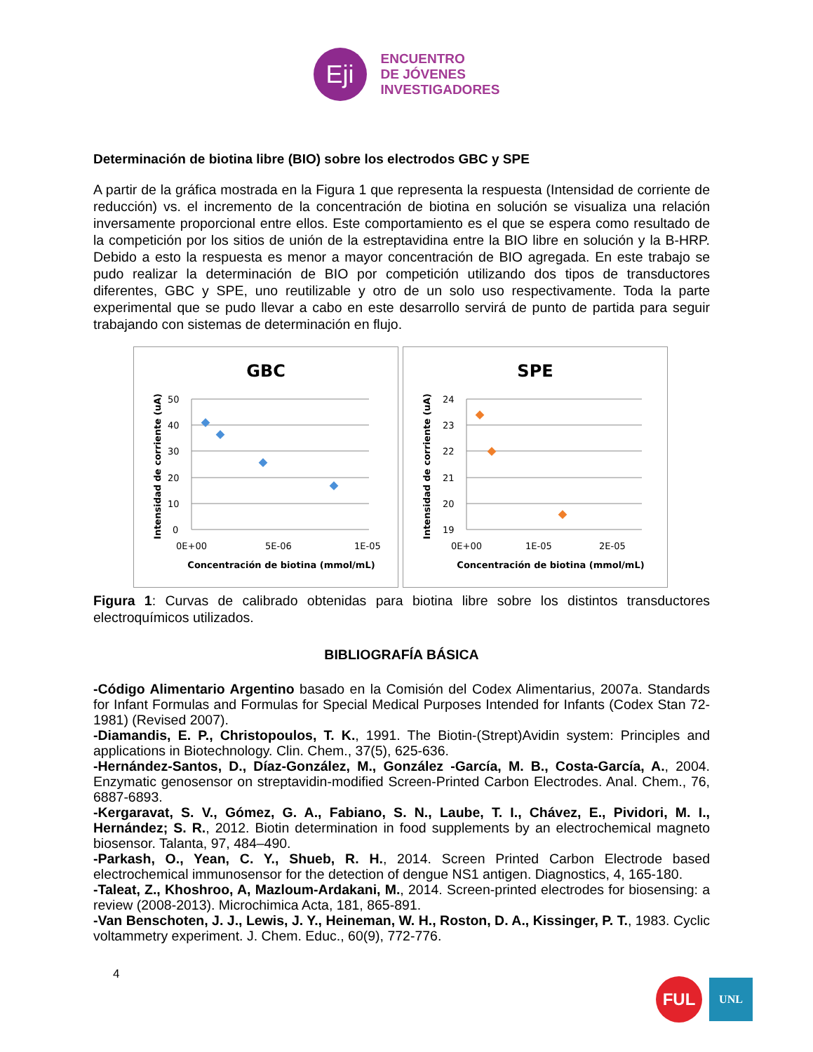Eji
ENCUENTRO
DE JÓVENES
INVESTIGADORES
Determinación de biotina libre (BIO) sobre los electrodos GBC y SPE
A partir de la gráfica mostrada en la Figura 1 que representa la respuesta (Intensidad de corriente de reducción) vs. el incremento de la concentración de biotina en solución se visualiza una relación inversamente proporcional entre ellos. Este comportamiento es el que se espera como resultado de la competición por los sitios de unión de la estreptavidina entre la BIO libre en solución y la B-HRP. Debido a esto la respuesta es menor a mayor concentración de BIO agregada. En este trabajo se pudo realizar la determinación de BIO por competición utilizando dos tipos de transductores diferentes, GBC y SPE, uno reutilizable y otro de un solo uso respectivamente. Toda la parte experimental que se pudo llevar a cabo en este desarrollo servirá de punto de partida para seguir trabajando con sistemas de determinación en flujo.
GBC
50
40
30
20
10
0
0E+00
5E-06
1E-05
Concentración de biotina (mmol/mL)
Intensidad de corriente (uA)
SPE
24
23
22
21
20
19
0E+00
1E-05
2E-05
Concentración de biotina (mmol/mL)
Intensidad de corriente (uA)
Figura 1: Curvas de calibrado obtenidas para biotina libre sobre los distintos transductores electroquímicos utilizados.
BIBLIOGRAFÍA BÁSICA
-Código Alimentario Argentino basado en la Comisión del Codex Alimentarius, 2007a. Standards for Infant Formulas and Formulas for Special Medical Purposes Intended for Infants (Codex Stan 72-1981) (Revised 2007).
-Diamandis, E. P., Christopoulos, T. K., 1991. The Biotin-(Strept)Avidin system: Principles and applications in Biotechnology. Clin. Chem., 37(5), 625-636.
-Hernández-Santos, D., Díaz-González, M., González -García, M. B., Costa-García, A., 2004. Enzymatic genosensor on streptavidin-modified Screen-Printed Carbon Electrodes. Anal. Chem., 76, 6887-6893.
-Kergaravat, S. V., Gómez, G. A., Fabiano, S. N., Laube, T. I., Chávez, E., Pividori, M. I., Hernández; S. R., 2012. Biotin determination in food supplements by an electrochemical magneto biosensor. Talanta, 97, 484–490.
-Parkash, O., Yean, C. Y., Shueb, R. H., 2014. Screen Printed Carbon Electrode based electrochemical immunosensor for the detection of dengue NS1 antigen. Diagnostics, 4, 165-180.
-Taleat, Z., Khoshroo, A, Mazloum-Ardakani, M., 2014. Screen-printed electrodes for biosensing: a review (2008-2013). Microchimica Acta, 181, 865-891.
-Van Benschoten, J. J., Lewis, J. Y., Heineman, W. H., Roston, D. A., Kissinger, P. T., 1983. Cyclic voltammetry experiment. J. Chem. Educ., 60(9), 772-776.
4
FUL
UNL